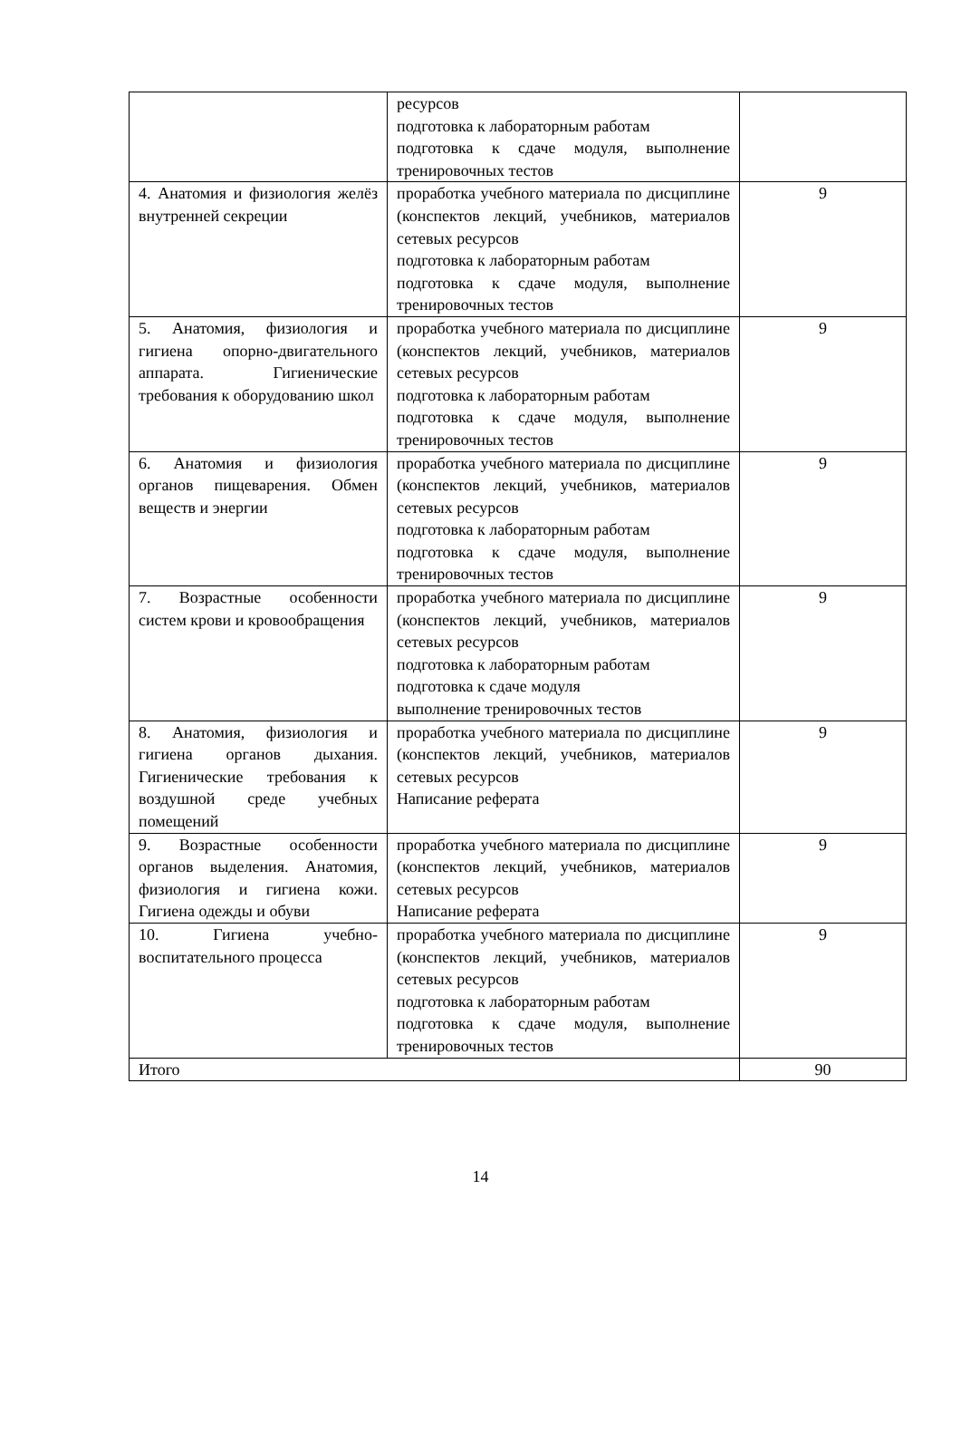| | ресурсов подготовка к лабораторным работам подготовка к сдаче модуля, выполнение тренировочных тестов | |
| 4. Анатомия и физиология желёз внутренней секреции | проработка учебного материала по дисциплине (конспектов лекций, учебников, материалов сетевых ресурсов подготовка к лабораторным работам подготовка к сдаче модуля, выполнение тренировочных тестов | 9 |
| 5. Анатомия, физиология и гигиена опорно-двигательного аппарата. Гигиенические требования к оборудованию школ | проработка учебного материала по дисциплине (конспектов лекций, учебников, материалов сетевых ресурсов подготовка к лабораторным работам подготовка к сдаче модуля, выполнение тренировочных тестов | 9 |
| 6. Анатомия и физиология органов пищеварения. Обмен веществ и энергии | проработка учебного материала по дисциплине (конспектов лекций, учебников, материалов сетевых ресурсов подготовка к лабораторным работам подготовка к сдаче модуля, выполнение тренировочных тестов | 9 |
| 7. Возрастные особенности систем крови и кровообращения | проработка учебного материала по дисциплине (конспектов лекций, учебников, материалов сетевых ресурсов подготовка к лабораторным работам подготовка к сдаче модуля выполнение тренировочных тестов | 9 |
| 8. Анатомия, физиология и гигиена органов дыхания. Гигиенические требования к воздушной среде учебных помещений | проработка учебного материала по дисциплине (конспектов лекций, учебников, материалов сетевых ресурсов Написание реферата | 9 |
| 9. Возрастные особенности органов выделения. Анатомия, физиология и гигиена кожи. Гигиена одежды и обуви | проработка учебного материала по дисциплине (конспектов лекций, учебников, материалов сетевых ресурсов Написание реферата | 9 |
| 10. Гигиена учебно-воспитательного процесса | проработка учебного материала по дисциплине (конспектов лекций, учебников, материалов сетевых ресурсов подготовка к лабораторным работам подготовка к сдаче модуля, выполнение тренировочных тестов | 9 |
| Итого | | 90 |
14